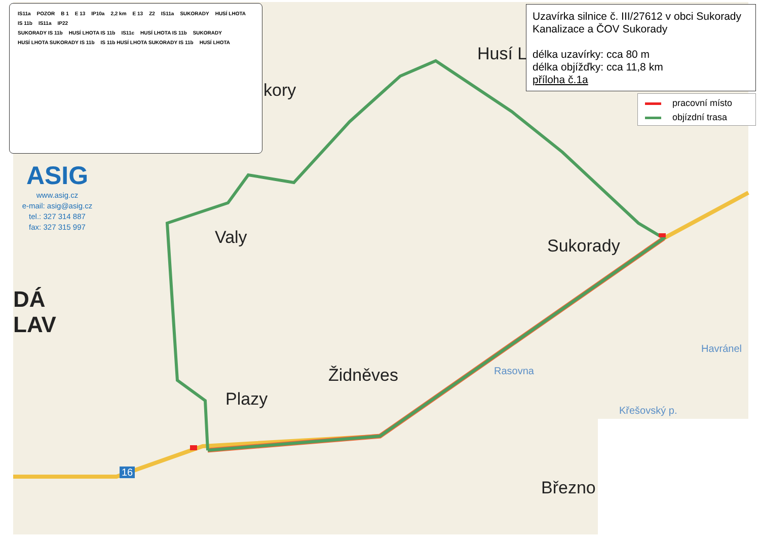IS11a POZOR B 1 E 13 IP10a 2,2 km E 13 Z2 IS11a SUKORADY HUSÍ LHOTA IS 11b IS11a IP22
SUKORADY IS 11b HUSÍ LHOTA IS 11b IS11c HUSÍ LHOTA IS 11b SUKORADY HUSÍ LHOTA SUKORADY IS 11b IS 11b HUSÍ LHOTA SUKORADY IS 11b HUSÍ LHOTA
Uzavírka silnice č. III/27612 v obci Sukorady
Kanalizace a ČOV Sukorady
délka uzavírky: cca 80 m
délka objížďky: cca 11,8 km
příloha č.1a
pracovní místo
objízdní trasa
ASIG
www.asig.cz
e-mail: asig@asig.cz
tel.: 327 314 887
fax: 327 315 997
Husí L
kory
Valy Sukorady
DÁ
LAV
Židněves Rasovna
Havránel
Křešovský p.
Plazy
Březno
16